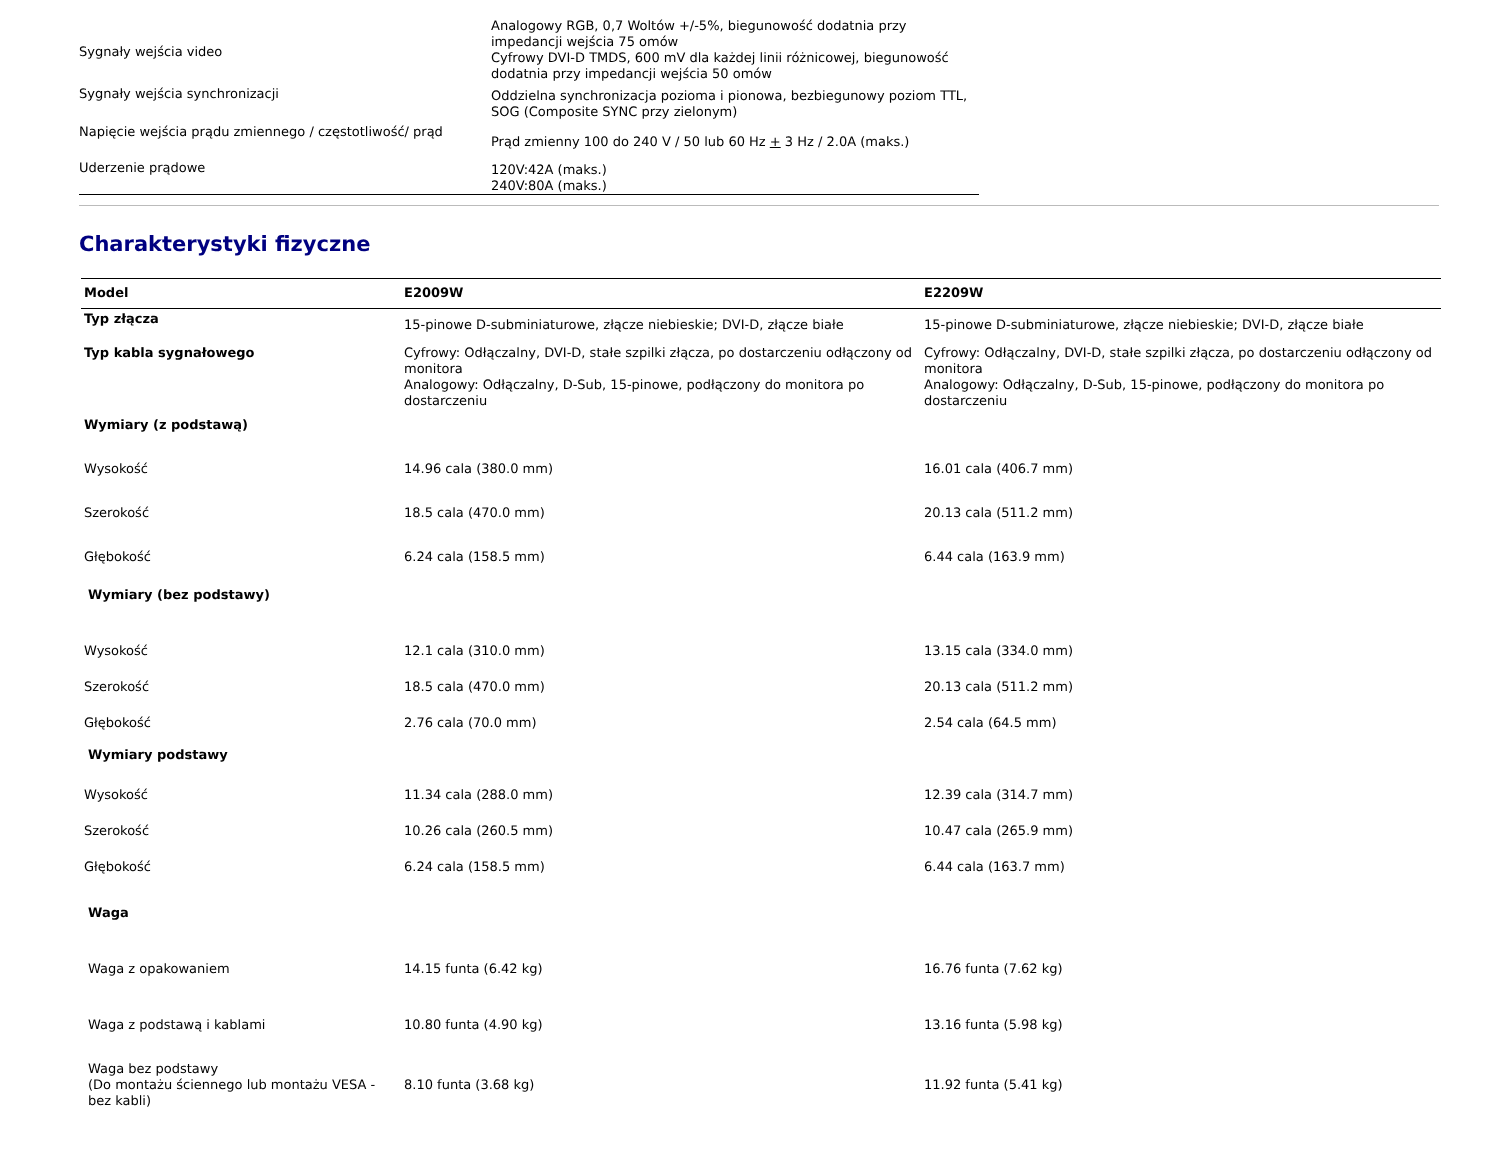| Sygnały wejścia video | Analogowy RGB, 0,7 Woltów +/-5%, biegunowość dodatnia przy impedancji wejścia 75 omów Cyfrowy DVI-D TMDS, 600 mV dla każdej linii różnicowej, biegunowość dodatnia przy impedancji wejścia 50 omów |
| Sygnały wejścia synchronizacji | Oddzielna synchronizacja pozioma i pionowa, bezbiegunowy poziom TTL, SOG (Composite SYNC przy zielonym) |
| Napięcie wejścia prądu zmiennego / częstotliwość/ prąd | Prąd zmienny 100 do 240 V / 50 lub 60 Hz + 3 Hz / 2.0A (maks.) |
| Uderzenie prądowe | 120V:42A (maks.) 240V:80A (maks.) |
Charakterystyki fizyczne
| Model | E2009W | E2209W |
| --- | --- | --- |
| Typ złącza | 15-pinowe D-subminiaturowe, złącze niebieskie; DVI-D, złącze białe | 15-pinowe D-subminiaturowe, złącze niebieskie; DVI-D, złącze białe |
| Typ kabla sygnałowego | Cyfrowy: Odłączalny, DVI-D, stałe szpilki złącza, po dostarczeniu odłączony od monitora Analogowy: Odłączalny, D-Sub, 15-pinowe, podłączony do monitora po dostarczeniu | Cyfrowy: Odłączalny, DVI-D, stałe szpilki złącza, po dostarczeniu odłączony od monitora Analogowy: Odłączalny, D-Sub, 15-pinowe, podłączony do monitora po dostarczeniu |
| Wymiary (z podstawą) | | |
| Wysokość | 14.96 cala (380.0 mm) | 16.01 cala (406.7 mm) |
| Szerokość | 18.5 cala (470.0 mm) | 20.13 cala (511.2 mm) |
| Głębokość | 6.24 cala (158.5 mm) | 6.44 cala (163.9 mm) |
| Wymiary (bez podstawy) | | |
| Wysokość | 12.1 cala (310.0 mm) | 13.15 cala (334.0 mm) |
| Szerokość | 18.5 cala (470.0 mm) | 20.13 cala (511.2 mm) |
| Głębokość | 2.76 cala (70.0 mm) | 2.54 cala (64.5 mm) |
| Wymiary podstawy | | |
| Wysokość | 11.34 cala (288.0 mm) | 12.39 cala (314.7 mm) |
| Szerokość | 10.26 cala (260.5 mm) | 10.47 cala (265.9 mm) |
| Głębokość | 6.24 cala (158.5 mm) | 6.44 cala (163.7 mm) |
| Waga | | |
| Waga z opakowaniem | 14.15 funta (6.42 kg) | 16.76 funta (7.62 kg) |
| Waga z podstawą i kablami | 10.80 funta (4.90 kg) | 13.16 funta (5.98 kg) |
| Waga bez podstawy (Do montażu ściennego lub montażu VESA - bez kabli) | 8.10 funta (3.68 kg) | 11.92 funta (5.41 kg) |